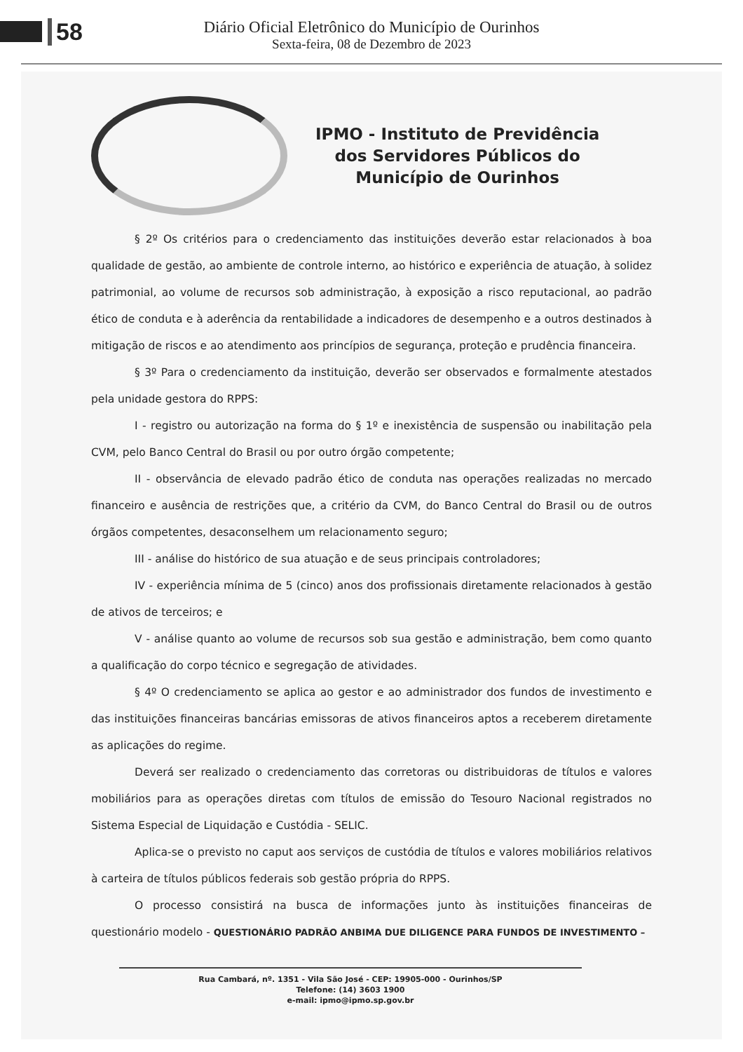58
Diário Oficial Eletrônico do Município de Ourinhos
Sexta-feira, 08 de Dezembro de 2023
IPMO - Instituto de Previdência
dos Servidores Públicos do
Município de Ourinhos
§ 2º Os critérios para o credenciamento das instituições deverão estar relacionados à boa qualidade de gestão, ao ambiente de controle interno, ao histórico e experiência de atuação, à solidez patrimonial, ao volume de recursos sob administração, à exposição a risco reputacional, ao padrão ético de conduta e à aderência da rentabilidade a indicadores de desempenho e a outros destinados à mitigação de riscos e ao atendimento aos princípios de segurança, proteção e prudência financeira.
§ 3º Para o credenciamento da instituição, deverão ser observados e formalmente atestados pela unidade gestora do RPPS:
I - registro ou autorização na forma do § 1º e inexistência de suspensão ou inabilitação pela CVM, pelo Banco Central do Brasil ou por outro órgão competente;
II - observância de elevado padrão ético de conduta nas operações realizadas no mercado financeiro e ausência de restrições que, a critério da CVM, do Banco Central do Brasil ou de outros órgãos competentes, desaconselhem um relacionamento seguro;
III - análise do histórico de sua atuação e de seus principais controladores;
IV - experiência mínima de 5 (cinco) anos dos profissionais diretamente relacionados à gestão de ativos de terceiros; e
V - análise quanto ao volume de recursos sob sua gestão e administração, bem como quanto a qualificação do corpo técnico e segregação de atividades.
§ 4º O credenciamento se aplica ao gestor e ao administrador dos fundos de investimento e das instituições financeiras bancárias emissoras de ativos financeiros aptos a receberem diretamente as aplicações do regime.
Deverá ser realizado o credenciamento das corretoras ou distribuidoras de títulos e valores mobiliários para as operações diretas com títulos de emissão do Tesouro Nacional registrados no Sistema Especial de Liquidação e Custódia - SELIC.
Aplica-se o previsto no caput aos serviços de custódia de títulos e valores mobiliários relativos à carteira de títulos públicos federais sob gestão própria do RPPS.
O processo consistirá na busca de informações junto às instituições financeiras de questionário modelo - QUESTIONÁRIO PADRÃO ANBIMA DUE DILIGENCE PARA FUNDOS DE INVESTIMENTO –
Rua Cambará, nº. 1351 - Vila São José - CEP: 19905-000 - Ourinhos/SP
Telefone: (14) 3603 1900
e-mail: ipmo@ipmo.sp.gov.br